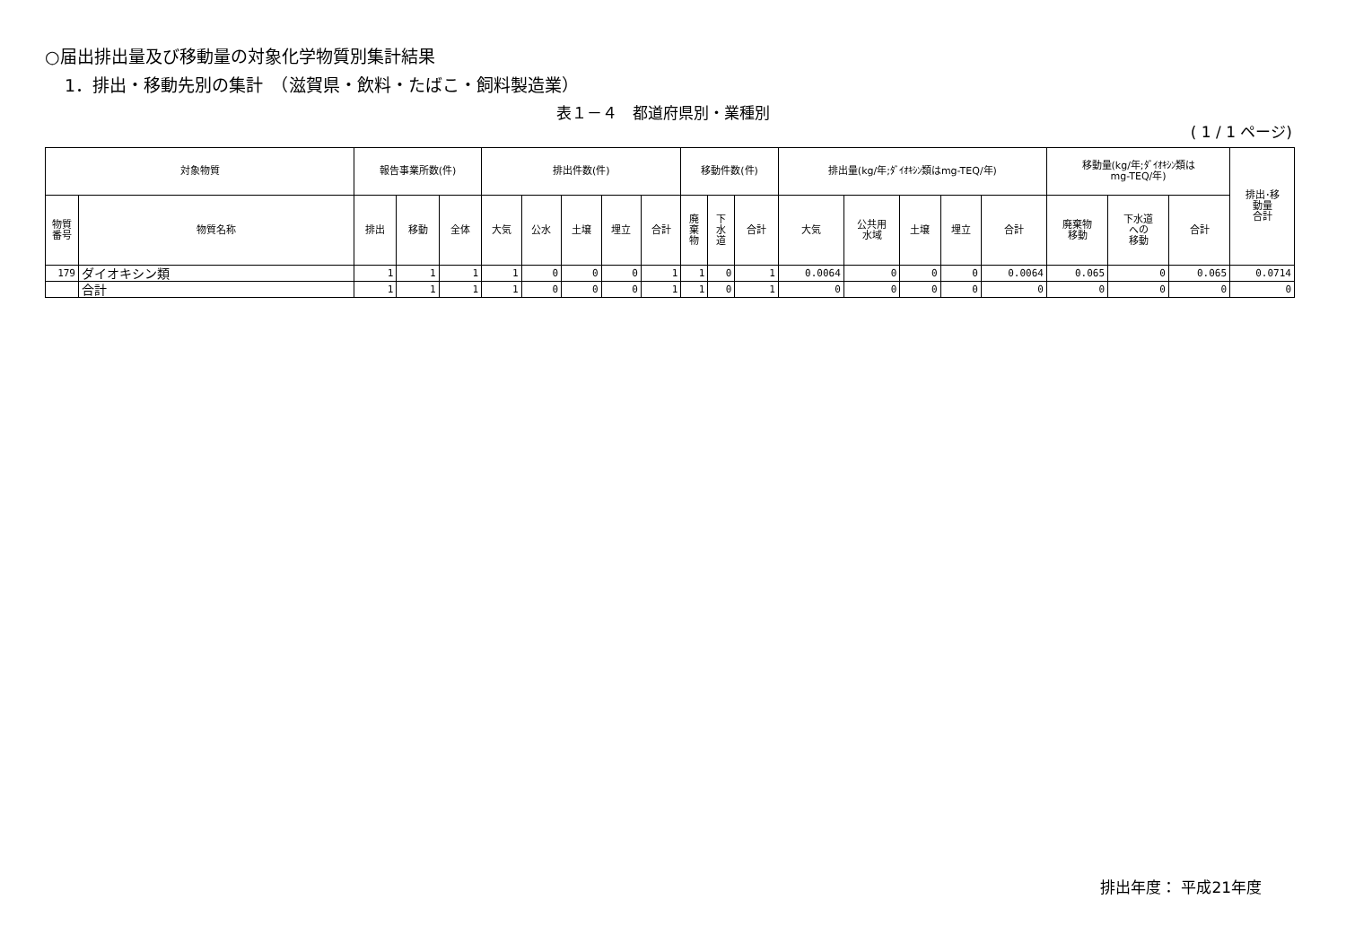○届出排出量及び移動量の対象化学物質別集計結果
1．排出・移動先別の集計　（滋賀県・飲料・たばこ・飼料製造業）
表１－４　都道府県別・業種別
( 1 / 1 ページ)
| 対象物質 | | 報告事業所数(件) | | | 排出件数(件) | | | | | 移動件数(件) | | | 排出量(kg/年;ﾀﾞｲｵｷｼﾝ類はmg-TEQ/年) | | | | | 移動量(kg/年;ﾀﾞｲｵｷｼﾝ類は mg-TEQ/年) | | | 排出･移 動量 合計 |
| --- | --- | --- | --- | --- | --- | --- | --- | --- | --- | --- | --- | --- | --- | --- | --- | --- | --- | --- | --- | --- | --- |
| 物質 番号 | 物質名称 | 排出 | 移動 | 全体 | 大気 | 公水 | 土壌 | 埋立 | 合計 | 廃 棄 物 | 下 水 道 | 合計 | 大気 | 公共用 水域 | 土壌 | 埋立 | 合計 | 廃棄物 移動 | 下水道 への 移動 | 合計 | |
| 179 | ダイオキシン類 | 1 | 1 | 1 | 1 | 0 | 0 | 0 | 1 | 1 | 0 | 1 | 0.0064 | 0 | 0 | 0 | 0.0064 | 0.065 | 0 | 0.065 | 0.0714 |
| | 合計 | 1 | 1 | 1 | 1 | 0 | 0 | 0 | 1 | 1 | 0 | 1 | 0 | 0 | 0 | 0 | 0 | 0 | 0 | 0 | 0 |
排出年度： 平成21年度